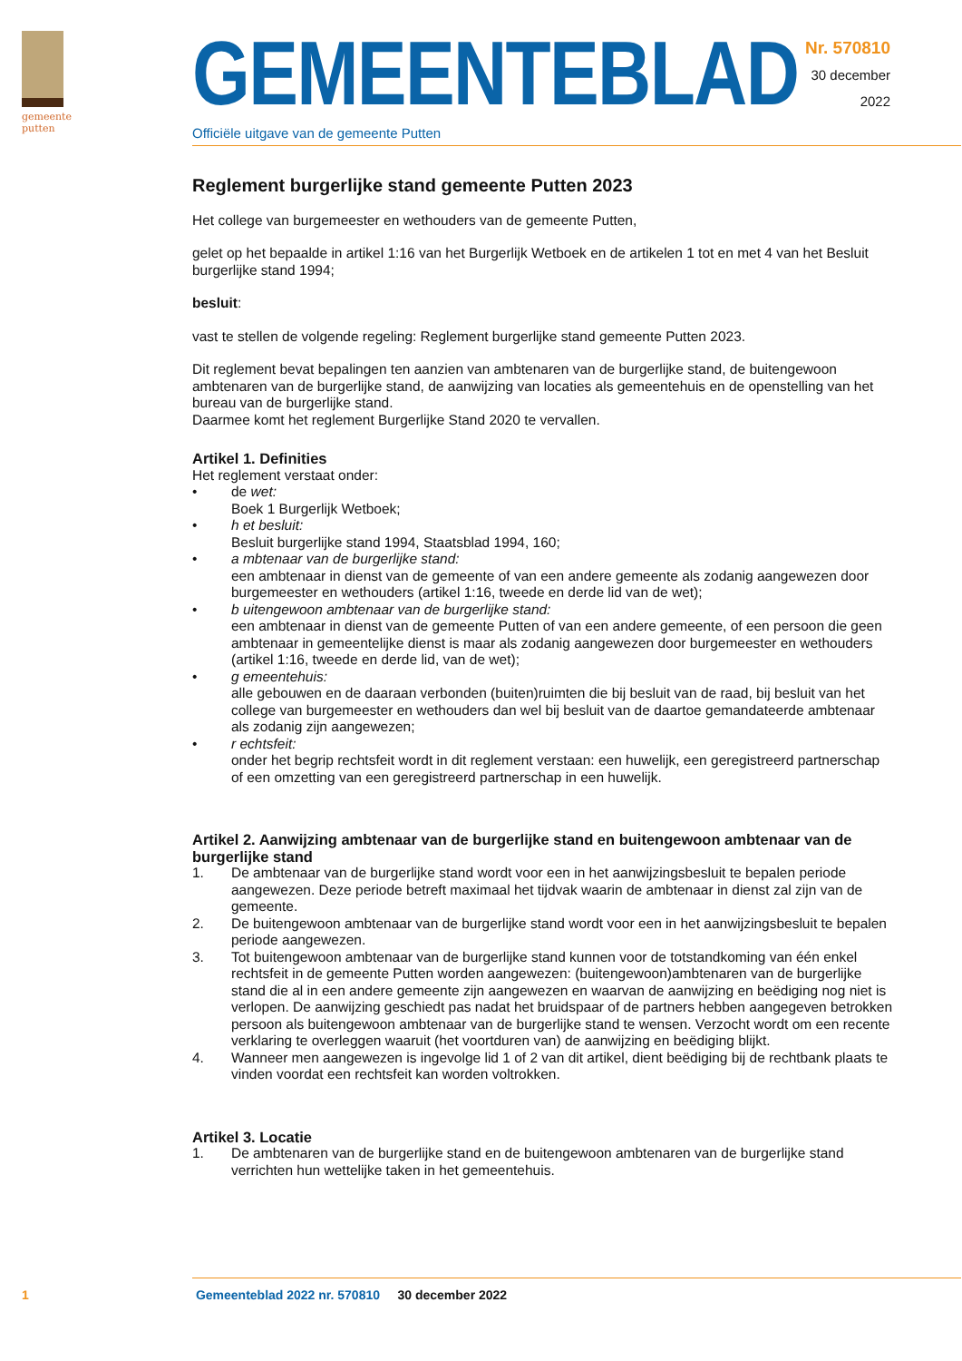gemeente
putten
GEMEENTEBLAD
Officiële uitgave van de gemeente Putten
Nr. 570810
30 december
2022
Reglement burgerlijke stand gemeente Putten 2023
Het college van burgemeester en wethouders van de gemeente Putten,
gelet op het bepaalde in artikel 1:16 van het Burgerlijk Wetboek en de artikelen 1 tot en met 4 van het Besluit burgerlijke stand 1994;
besluit:
vast te stellen de volgende regeling: Reglement burgerlijke stand gemeente Putten 2023.
Dit reglement bevat bepalingen ten aanzien van ambtenaren van de burgerlijke stand, de buitengewoon ambtenaren van de burgerlijke stand, de aanwijzing van locaties als gemeentehuis en de openstelling van het bureau van de burgerlijke stand.
Daarmee komt het reglement Burgerlijke Stand 2020 te vervallen.
Artikel 1. Definities
Het reglement verstaat onder:
• de wet:
Boek 1 Burgerlijk Wetboek;
• h et besluit:
Besluit burgerlijke stand 1994, Staatsblad 1994, 160;
• a mbtenaar van de burgerlijke stand:
een ambtenaar in dienst van de gemeente of van een andere gemeente als zodanig aangewezen door burgemeester en wethouders (artikel 1:16, tweede en derde lid van de wet);
• b uitengewoon ambtenaar van de burgerlijke stand:
een ambtenaar in dienst van de gemeente Putten of van een andere gemeente, of een persoon die geen ambtenaar in gemeentelijke dienst is maar als zodanig aangewezen door burgemeester en wethouders (artikel 1:16, tweede en derde lid, van de wet);
• g emeentehuis:
alle gebouwen en de daaraan verbonden (buiten)ruimten die bij besluit van de raad, bij besluit van het college van burgemeester en wethouders dan wel bij besluit van de daartoe gemandateerde ambtenaar als zodanig zijn aangewezen;
• r echtsfeit:
onder het begrip rechtsfeit wordt in dit reglement verstaan: een huwelijk, een geregistreerd partnerschap of een omzetting van een geregistreerd partnerschap in een huwelijk.
Artikel 2. Aanwijzing ambtenaar van de burgerlijke stand en buitengewoon ambtenaar van de burgerlijke stand
1. De ambtenaar van de burgerlijke stand wordt voor een in het aanwijzingsbesluit te bepalen periode aangewezen. Deze periode betreft maximaal het tijdvak waarin de ambtenaar in dienst zal zijn van de gemeente.
2. De buitengewoon ambtenaar van de burgerlijke stand wordt voor een in het aanwijzingsbesluit te bepalen periode aangewezen.
3. Tot buitengewoon ambtenaar van de burgerlijke stand kunnen voor de totstandkoming van één enkel rechtsfeit in de gemeente Putten worden aangewezen: (buitengewoon)ambtenaren van de burgerlijke stand die al in een andere gemeente zijn aangewezen en waarvan de aanwijzing en beëdiging nog niet is verlopen. De aanwijzing geschiedt pas nadat het bruidspaar of de partners hebben aangegeven betrokken persoon als buitengewoon ambtenaar van de burgerlijke stand te wensen. Verzocht wordt om een recente verklaring te overleggen waaruit (het voortduren van) de aanwijzing en beëdiging blijkt.
4. Wanneer men aangewezen is ingevolge lid 1 of 2 van dit artikel, dient beëdiging bij de rechtbank plaats te vinden voordat een rechtsfeit kan worden voltrokken.
Artikel 3. Locatie
1. De ambtenaren van de burgerlijke stand en de buitengewoon ambtenaren van de burgerlijke stand verrichten hun wettelijke taken in het gemeentehuis.
1 Gemeenteblad 2022 nr. 570810 30 december 2022